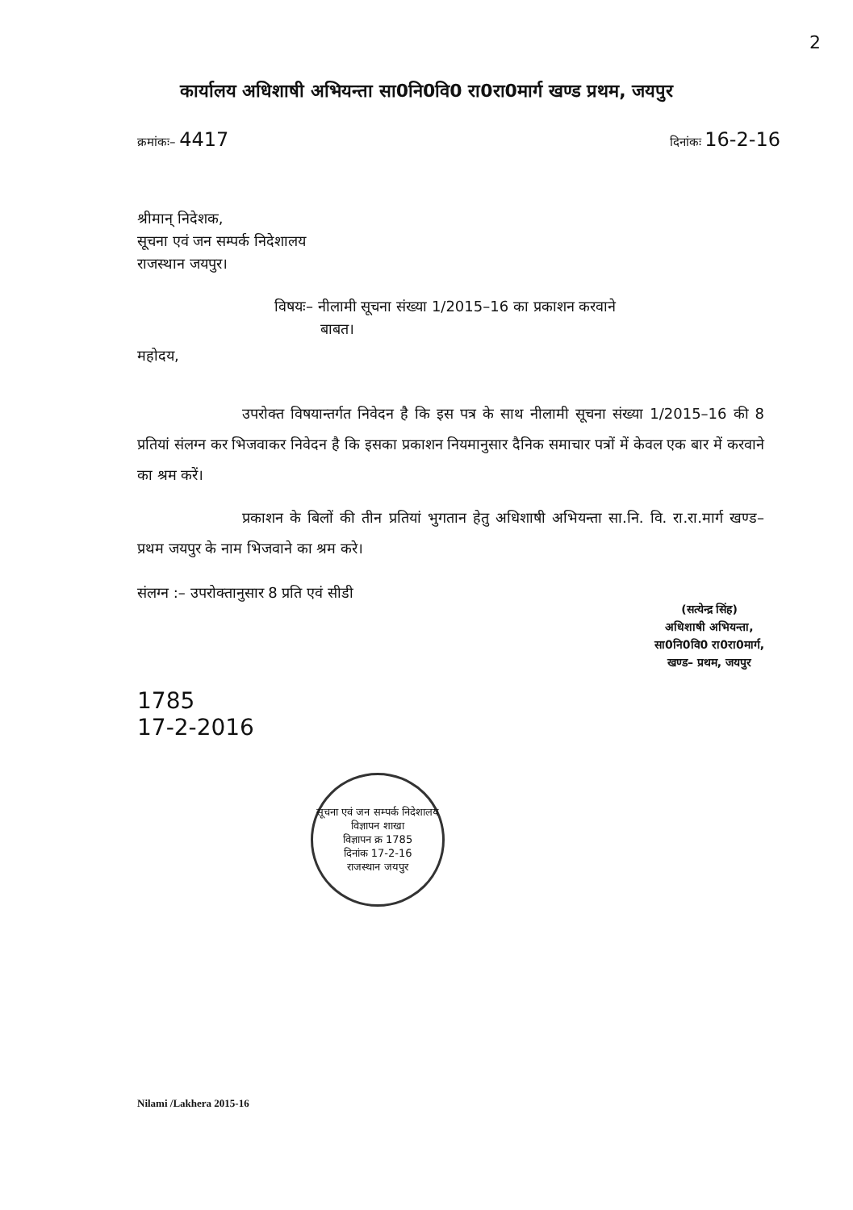2
कार्यालय अधिशाषी अभियन्ता सा0नि0वि0 रा0रा0मार्ग खण्ड प्रथम, जयपुर
क्रमांकः– 4417
दिनांकः 16-2-16
श्रीमान् निदेशक,
सूचना एवं जन सम्पर्क निदेशालय
राजस्थान जयपुर।
विषयः– नीलामी सूचना संख्या 1/2015–16 का प्रकाशन करवाने
बाबत।
महोदय,
उपरोक्त विषयान्तर्गत निवेदन है कि इस पत्र के साथ नीलामी सूचना संख्या 1/2015–16 की 8 प्रतियां संलग्न कर भिजवाकर निवेदन है कि इसका प्रकाशन नियमानुसार दैनिक समाचार पत्रों में केवल एक बार में करवाने का श्रम करें।
प्रकाशन के बिलों की तीन प्रतियां भुगतान हेतु अधिशाषी अभियन्ता सा.नि. वि. रा.रा.मार्ग खण्ड–प्रथम जयपुर के नाम भिजवाने का श्रम करे।
संलग्न :– उपरोक्तानुसार 8 प्रति एवं सीडी
(सत्येन्द्र सिंह)
अधिशाषी अभियन्ता,
सा0नि0वि0 रा0रा0मार्ग,
खण्ड– प्रथम, जयपुर
1785
17-2-2016
सूचना एवं जन सम्पर्क निदेशालय
विज्ञापन शाखा
विज्ञापन क्र 1785
दिनांक 17-2-16
राजस्थान जयपुर
Nilami /Lakhera 2015-16